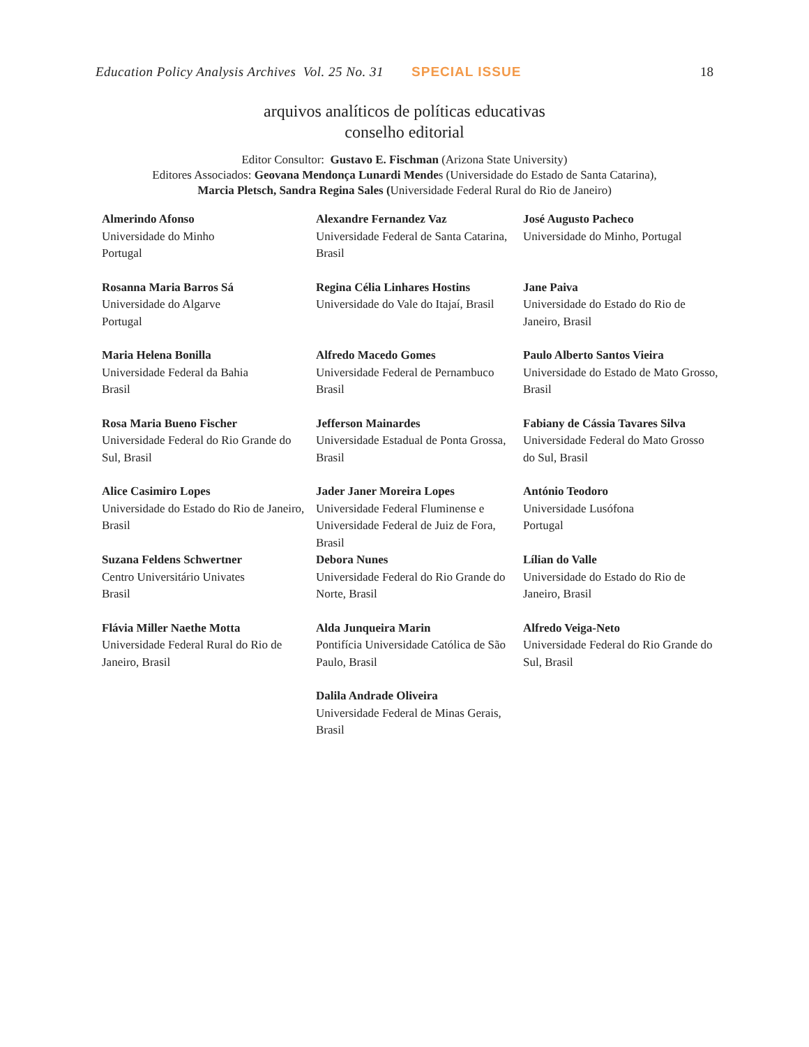Education Policy Analysis Archives Vol. 25 No. 31 SPECIAL ISSUE 18
arquivos analíticos de políticas educativas
conselho editorial
Editor Consultor: Gustavo E. Fischman (Arizona State University)
Editores Associados: Geovana Mendonça Lunardi Mendes (Universidade do Estado de Santa Catarina),
Marcia Pletsch, Sandra Regina Sales (Universidade Federal Rural do Rio de Janeiro)
| Almerindo Afonso Universidade do Minho Portugal | Alexandre Fernandez Vaz Universidade Federal de Santa Catarina, Brasil | José Augusto Pacheco Universidade do Minho, Portugal |
| Rosanna Maria Barros Sá Universidade do Algarve Portugal | Regina Célia Linhares Hostins Universidade do Vale do Itajaí, Brasil | Jane Paiva Universidade do Estado do Rio de Janeiro, Brasil |
| Maria Helena Bonilla Universidade Federal da Bahia Brasil | Alfredo Macedo Gomes Universidade Federal de Pernambuco Brasil | Paulo Alberto Santos Vieira Universidade do Estado de Mato Grosso, Brasil |
| Rosa Maria Bueno Fischer Universidade Federal do Rio Grande do Sul, Brasil | Jefferson Mainardes Universidade Estadual de Ponta Grossa, Brasil | Fabiany de Cássia Tavares Silva Universidade Federal do Mato Grosso do Sul, Brasil |
| Alice Casimiro Lopes Universidade do Estado do Rio de Janeiro, Brasil | Jader Janer Moreira Lopes Universidade Federal Fluminense e Universidade Federal de Juiz de Fora, Brasil | António Teodoro Universidade Lusófona Portugal |
| Suzana Feldens Schwertner Centro Universitário Univates Brasil | Debora Nunes Universidade Federal do Rio Grande do Norte, Brasil | Lílian do Valle Universidade do Estado do Rio de Janeiro, Brasil |
| Flávia Miller Naethe Motta Universidade Federal Rural do Rio de Janeiro, Brasil | Alda Junqueira Marin Pontifícia Universidade Católica de São Paulo, Brasil | Alfredo Veiga-Neto Universidade Federal do Rio Grande do Sul, Brasil |
| | Dalila Andrade Oliveira Universidade Federal de Minas Gerais, Brasil | |